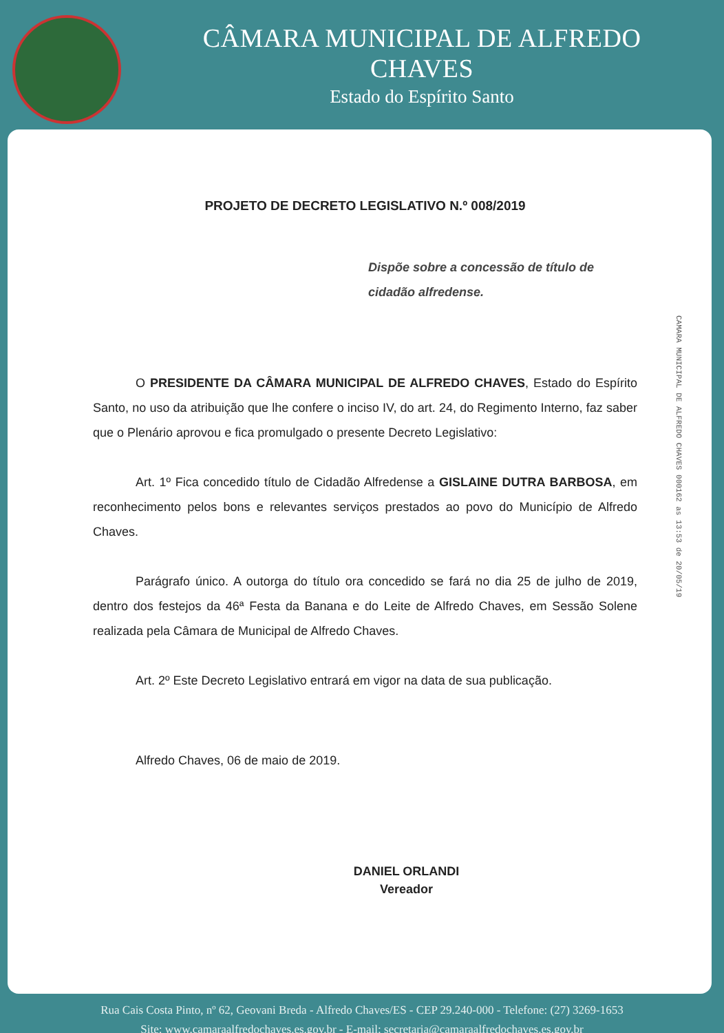CÂMARA MUNICIPAL DE ALFREDO CHAVES
Estado do Espírito Santo
PROJETO DE DECRETO LEGISLATIVO N.º 008/2019
Dispõe sobre a concessão de título de cidadão alfredense.
O PRESIDENTE DA CÂMARA MUNICIPAL DE ALFREDO CHAVES, Estado do Espírito Santo, no uso da atribuição que lhe confere o inciso IV, do art. 24, do Regimento Interno, faz saber que o Plenário aprovou e fica promulgado o presente Decreto Legislativo:
Art. 1º Fica concedido título de Cidadão Alfredense a GISLAINE DUTRA BARBOSA, em reconhecimento pelos bons e relevantes serviços prestados ao povo do Município de Alfredo Chaves.
Parágrafo único. A outorga do título ora concedido se fará no dia 25 de julho de 2019, dentro dos festejos da 46ª Festa da Banana e do Leite de Alfredo Chaves, em Sessão Solene realizada pela Câmara de Municipal de Alfredo Chaves.
Art. 2º Este Decreto Legislativo entrará em vigor na data de sua publicação.
Alfredo Chaves, 06 de maio de 2019.
DANIEL ORLANDI
Vereador
CAMARA MUNICIPAL DE ALFREDO CHAVES 000162 as 13:53 de 20/05/19
Rua Cais Costa Pinto, nº 62, Geovani Breda - Alfredo Chaves/ES - CEP 29.240-000 - Telefone: (27) 3269-1653
Site: www.camaraalfredochaves.es.gov.br - E-mail: secretaria@camaraalfredochaves.es.gov.br